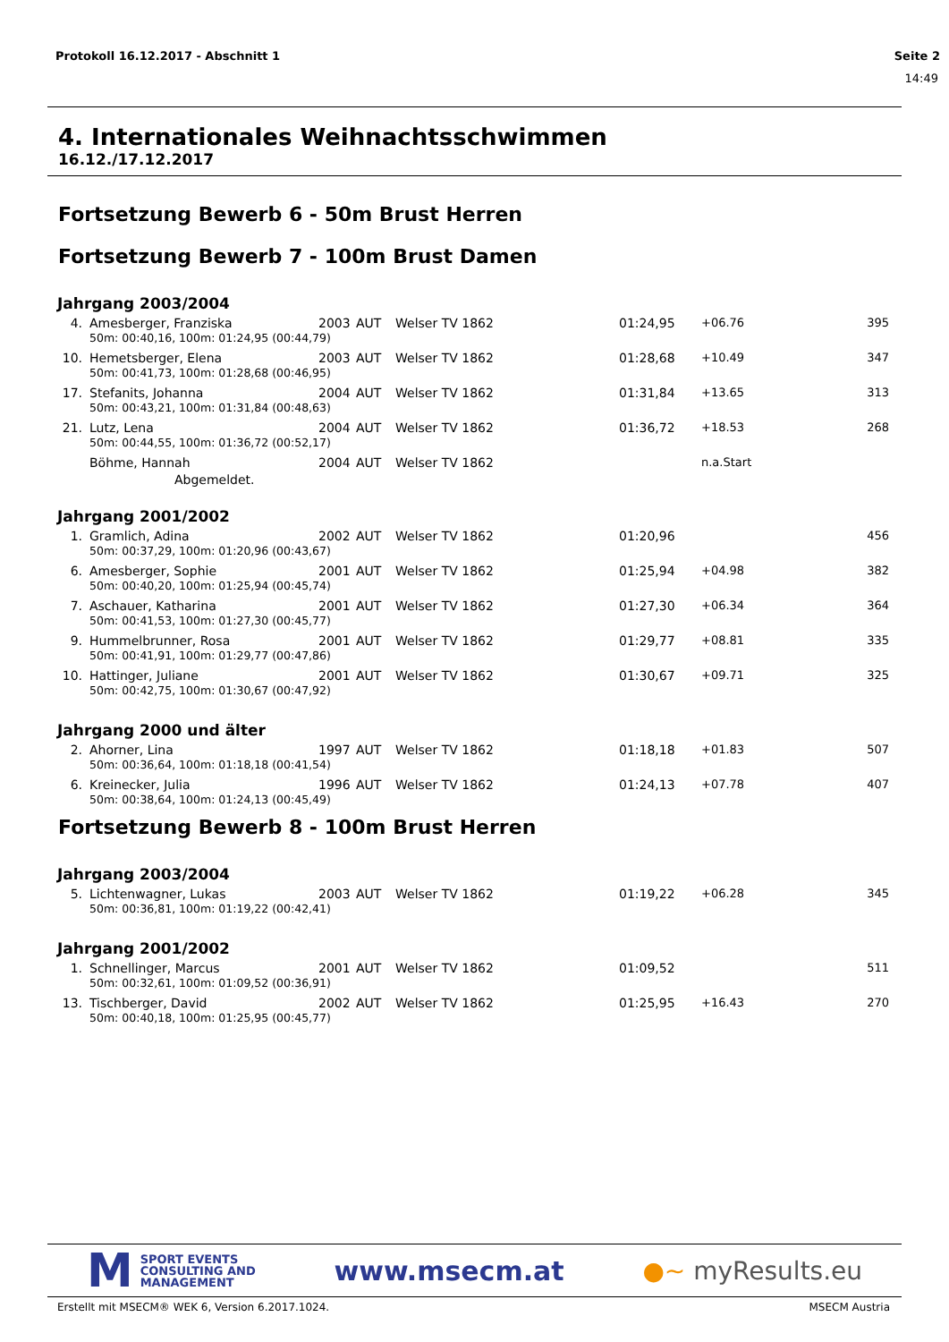Protokoll 16.12.2017 - Abschnitt 1 Seite 2
14:49
4. Internationales Weihnachtsschwimmen
16.12./17.12.2017
Fortsetzung Bewerb 6 - 50m Brust Herren
Fortsetzung Bewerb 7 - 100m Brust Damen
Jahrgang 2003/2004
| 4. | Amesberger, Franziska | 2003 | AUT | Welser TV 1862 | 01:24,95 | +06.76 | 395 |
| | 50m: 00:40,16, 100m: 01:24,95 (00:44,79) | | | | | | |
| 10. | Hemetsberger, Elena | 2003 | AUT | Welser TV 1862 | 01:28,68 | +10.49 | 347 |
| | 50m: 00:41,73, 100m: 01:28,68 (00:46,95) | | | | | | |
| 17. | Stefanits, Johanna | 2004 | AUT | Welser TV 1862 | 01:31,84 | +13.65 | 313 |
| | 50m: 00:43,21, 100m: 01:31,84 (00:48,63) | | | | | | |
| 21. | Lutz, Lena | 2004 | AUT | Welser TV 1862 | 01:36,72 | +18.53 | 268 |
| | 50m: 00:44,55, 100m: 01:36,72 (00:52,17) | | | | | | |
| | Böhme, Hannah | 2004 | AUT | Welser TV 1862 | | n.a.Start | |
| | Abgemeldet. | | | | | | |
Jahrgang 2001/2002
| 1. | Gramlich, Adina | 2002 | AUT | Welser TV 1862 | 01:20,96 | | 456 |
| | 50m: 00:37,29, 100m: 01:20,96 (00:43,67) | | | | | | |
| 6. | Amesberger, Sophie | 2001 | AUT | Welser TV 1862 | 01:25,94 | +04.98 | 382 |
| | 50m: 00:40,20, 100m: 01:25,94 (00:45,74) | | | | | | |
| 7. | Aschauer, Katharina | 2001 | AUT | Welser TV 1862 | 01:27,30 | +06.34 | 364 |
| | 50m: 00:41,53, 100m: 01:27,30 (00:45,77) | | | | | | |
| 9. | Hummelbrunner, Rosa | 2001 | AUT | Welser TV 1862 | 01:29,77 | +08.81 | 335 |
| | 50m: 00:41,91, 100m: 01:29,77 (00:47,86) | | | | | | |
| 10. | Hattinger, Juliane | 2001 | AUT | Welser TV 1862 | 01:30,67 | +09.71 | 325 |
| | 50m: 00:42,75, 100m: 01:30,67 (00:47,92) | | | | | | |
Jahrgang 2000 und älter
| 2. | Ahorner, Lina | 1997 | AUT | Welser TV 1862 | 01:18,18 | +01.83 | 507 |
| | 50m: 00:36,64, 100m: 01:18,18 (00:41,54) | | | | | | |
| 6. | Kreinecker, Julia | 1996 | AUT | Welser TV 1862 | 01:24,13 | +07.78 | 407 |
| | 50m: 00:38,64, 100m: 01:24,13 (00:45,49) | | | | | | |
Fortsetzung Bewerb 8 - 100m Brust Herren
Jahrgang 2003/2004
| 5. | Lichtenwagner, Lukas | 2003 | AUT | Welser TV 1862 | 01:19,22 | +06.28 | 345 |
| | 50m: 00:36,81, 100m: 01:19,22 (00:42,41) | | | | | | |
Jahrgang 2001/2002
| 1. | Schnellinger, Marcus | 2001 | AUT | Welser TV 1862 | 01:09,52 | | 511 |
| | 50m: 00:32,61, 100m: 01:09,52 (00:36,91) | | | | | | |
| 13. | Tischberger, David | 2002 | AUT | Welser TV 1862 | 01:25,95 | +16.43 | 270 |
| | 50m: 00:40,18, 100m: 01:25,95 (00:45,77) | | | | | | |
M SPORT EVENTS
CONSULTING AND
MANAGEMENT
www.msecm.at ●~ myResults.eu
Erstellt mit MSECM® WEK 6, Version 6.2017.1024. MSECM Austria